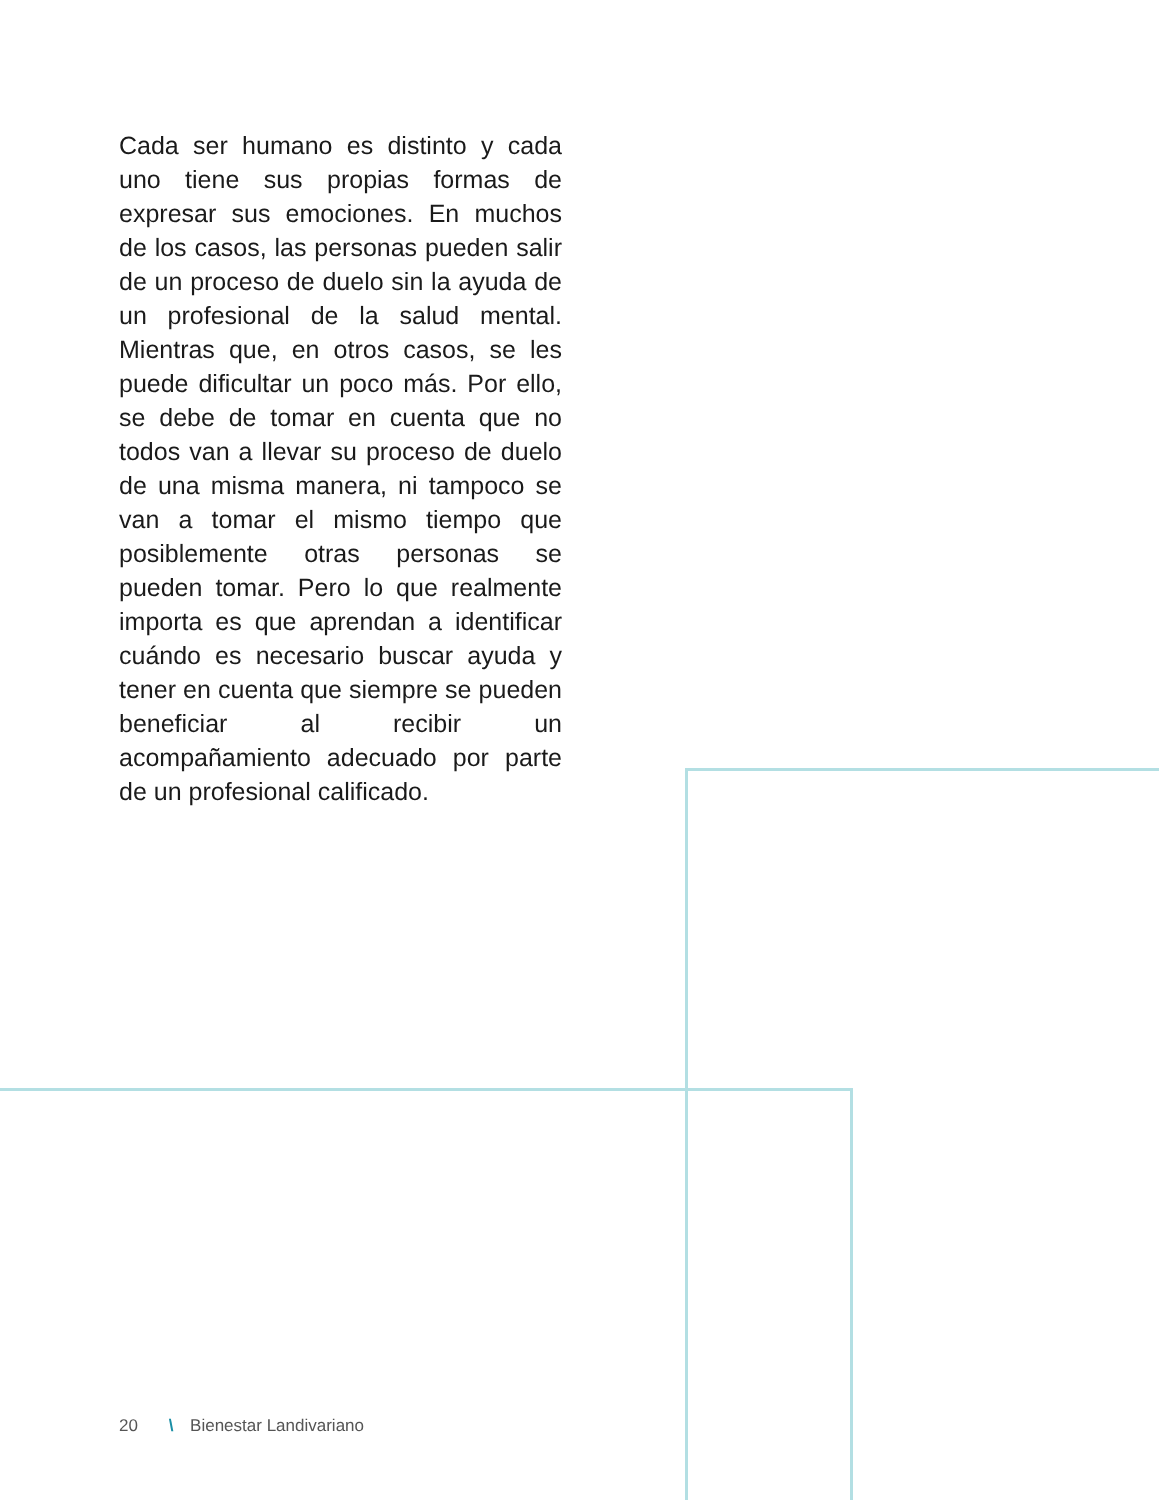Cada ser humano es distinto y cada uno tiene sus propias formas de expresar sus emociones. En muchos de los casos, las personas pueden salir de un proceso de duelo sin la ayuda de un profesional de la salud mental. Mientras que, en otros casos, se les puede dificultar un poco más. Por ello, se debe de tomar en cuenta que no todos van a llevar su proceso de duelo de una misma manera, ni tampoco se van a tomar el mismo tiempo que posiblemente otras personas se pueden tomar. Pero lo que realmente importa es que aprendan a identificar cuándo es necesario buscar ayuda y tener en cuenta que siempre se pueden beneficiar al recibir un acompañamiento adecuado por parte de un profesional calificado.
20 \ Bienestar Landivariano